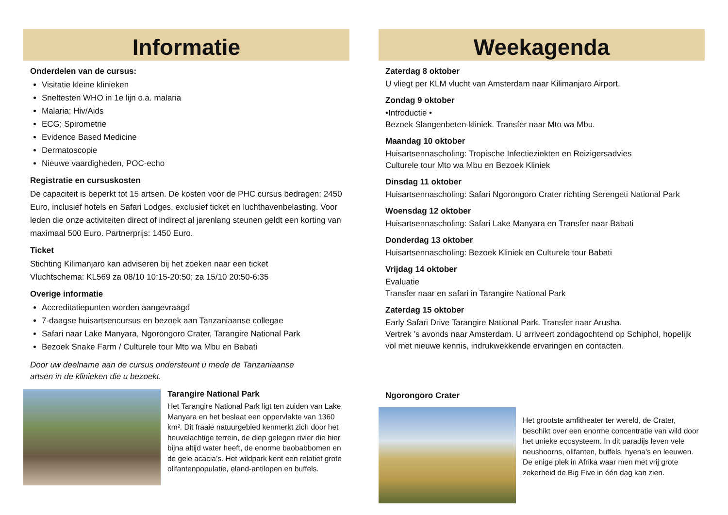Informatie
Onderdelen van de cursus:
Visitatie kleine klinieken
Sneltesten WHO in 1e lijn o.a. malaria
Malaria; Hiv/Aids
ECG; Spirometrie
Evidence Based Medicine
Dermatoscopie
Nieuwe vaardigheden, POC-echo
Registratie en cursuskosten
De capaciteit is beperkt tot 15 artsen. De kosten voor de PHC cursus bedragen: 2450 Euro, inclusief hotels en Safari Lodges, exclusief ticket en luchthavenbelasting. Voor leden die onze activiteiten direct of indirect al jarenlang steunen geldt een korting van maximaal 500 Euro. Partnerprijs: 1450 Euro.
Ticket
Stichting Kilimanjaro kan adviseren bij het zoeken naar een ticket
Vluchtschema: KL569 za 08/10 10:15-20:50; za 15/10 20:50-6:35
Overige informatie
Accreditatiepunten worden aangevraagd
7-daagse huisartsencursus en bezoek aan Tanzaniaanse collegae
Safari naar Lake Manyara, Ngorongoro Crater, Tarangire National Park
Bezoek Snake Farm / Culturele tour Mto wa Mbu en Babati
Door uw deelname aan de cursus ondersteunt u mede de Tanzaniaanse
artsen in de klinieken die u bezoekt.
Tarangire National Park
Het Tarangire National Park ligt ten zuiden van Lake Manyara en het beslaat een oppervlakte van 1360 km². Dit fraaie natuurgebied kenmerkt zich door het heuvelachtige terrein, de diep gelegen rivier die hier bijna altijd water heeft, de enorme baobabbomen en de gele acacia’s. Het wildpark kent een relatief grote olifantenpopulatie, eland-antilopen en buffels.
Weekagenda
Zaterdag 8 oktober
U vliegt per KLM vlucht van Amsterdam naar Kilimanjaro Airport.
Zondag 9 oktober
•Introductie •
Bezoek Slangenbeten-kliniek. Transfer naar Mto wa Mbu.
Maandag 10 oktober
Huisartsennascholing: Tropische Infectieziekten en Reizigersadvies
Culturele tour Mto wa Mbu en Bezoek Kliniek
Dinsdag 11 oktober
Huisartsennascholing: Safari Ngorongoro Crater richting Serengeti National Park
Woensdag 12 oktober
Huisartsennascholing: Safari Lake Manyara en Transfer naar Babati
Donderdag 13 oktober
Huisartsennascholing: Bezoek Kliniek en Culturele tour Babati
Vrijdag 14 oktober
Evaluatie
Transfer naar en safari in Tarangire National Park
Zaterdag 15 oktober
Early Safari Drive Tarangire National Park. Transfer naar Arusha.
Vertrek ’s avonds naar Amsterdam. U arriveert zondagochtend op Schiphol, hopelijk vol met nieuwe kennis, indrukwekkende ervaringen en contacten.
Ngorongoro Crater
Het grootste amfitheater ter wereld, de Crater, beschikt over een enorme concentratie van wild door het unieke ecosysteem. In dit paradijs leven vele neushoorns, olifanten, buffels, hyena's en leeuwen. De enige plek in Afrika waar men met vrij grote zekerheid de Big Five in één dag kan zien.